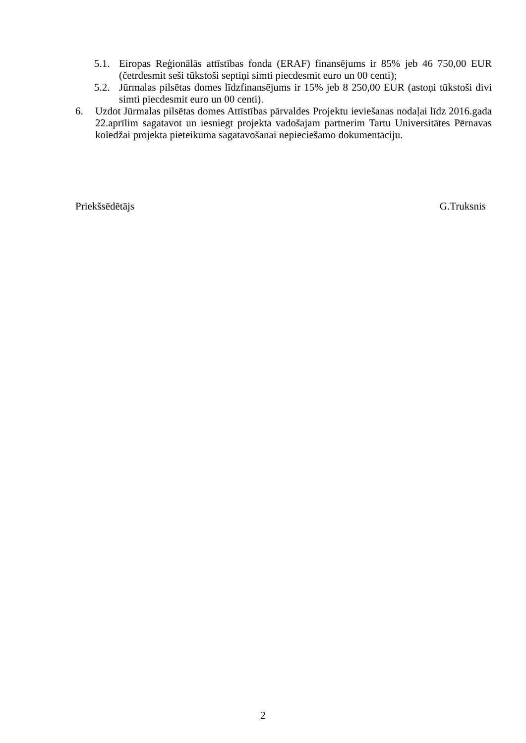5.1.
Eiropas Reģionālās attīstības fonda (ERAF) finansējums ir 85% jeb 46 750,00 EUR (četrdesmit seši tūkstoši septiņi simti piecdesmit euro un 00 centi);
5.2.
Jūrmalas pilsētas domes līdzfinansējums ir 15% jeb 8 250,00 EUR (astoņi tūkstoši divi simti piecdesmit euro un 00 centi).
6. Uzdot Jūrmalas pilsētas domes Attīstības pārvaldes Projektu ieviešanas nodaļai līdz 2016.gada 22.aprīlim sagatavot un iesniegt projekta vadošajam partnerim Tartu Universitātes Pērnavas koledžai projekta pieteikuma sagatavošanai nepieciešamo dokumentāciju.
Priekšsēdētājs G.Truksnis
2